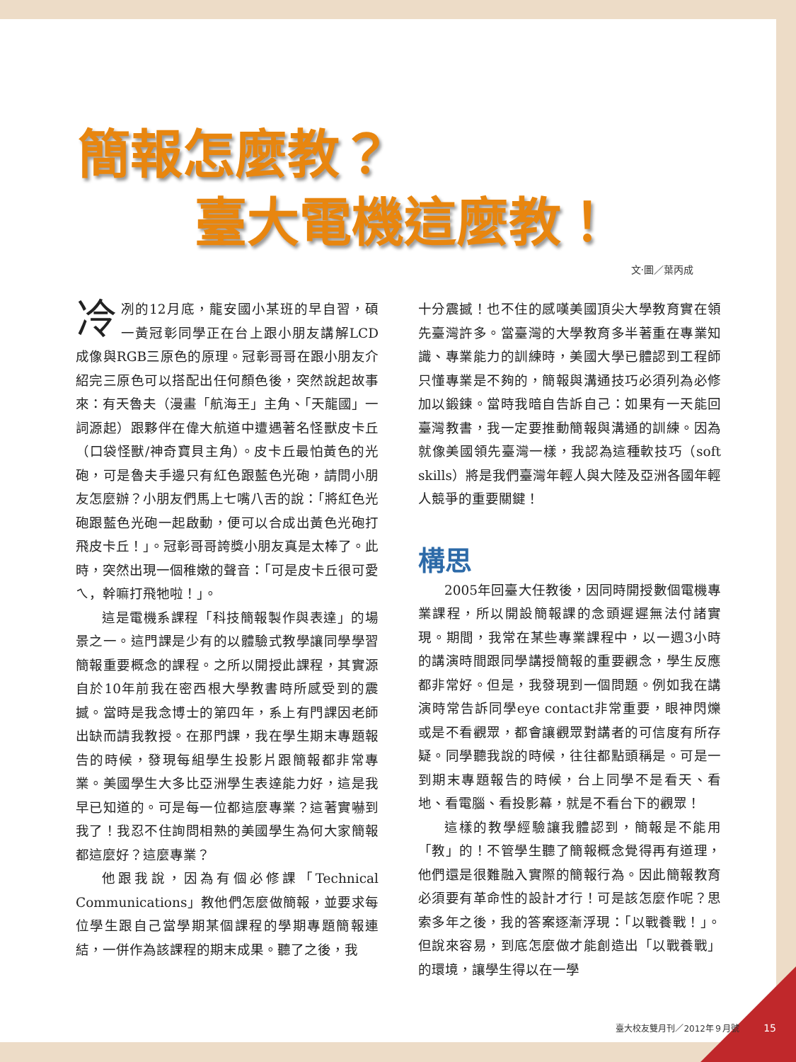簡報怎麼教？
臺大電機這麼教！
文‧圖／葉丙成
冷冽的12月底，龍安國小某班的早自習，碩一黃冠彰同學正在台上跟小朋友講解LCD成像與RGB三原色的原理。冠彰哥哥在跟小朋友介紹完三原色可以搭配出任何顏色後，突然說起故事來：有天魯夫（漫畫「航海王」主角、「天龍國」一詞源起）跟夥伴在偉大航道中遭遇著名怪獸皮卡丘（口袋怪獸/神奇寶貝主角）。皮卡丘最怕黃色的光砲，可是魯夫手邊只有紅色跟藍色光砲，請問小朋友怎麼辦？小朋友們馬上七嘴八舌的說：「將紅色光砲跟藍色光砲一起啟動，便可以合成出黃色光砲打飛皮卡丘！」。冠彰哥哥誇獎小朋友真是太棒了。此時，突然出現一個稚嫩的聲音：「可是皮卡丘很可愛ㄟ，幹嘛打飛牠啦！」。
這是電機系課程「科技簡報製作與表達」的場景之一。這門課是少有的以體驗式教學讓同學學習簡報重要概念的課程。之所以開授此課程，其實源自於10年前我在密西根大學教書時所感受到的震撼。當時是我念博士的第四年，系上有門課因老師出缺而請我教授。在那門課，我在學生期末專題報告的時候，發現每組學生投影片跟簡報都非常專業。美國學生大多比亞洲學生表達能力好，這是我早已知道的。可是每一位都這麼專業？這著實嚇到我了！我忍不住詢問相熟的美國學生為何大家簡報都這麼好？這麼專業？
他跟我說，因為有個必修課「Technical Communications」教他們怎麼做簡報，並要求每位學生跟自己當學期某個課程的學期專題簡報連結，一併作為該課程的期末成果。聽了之後，我
十分震撼！也不住的感嘆美國頂尖大學教育實在領先臺灣許多。當臺灣的大學教育多半著重在專業知識、專業能力的訓練時，美國大學已體認到工程師只懂專業是不夠的，簡報與溝通技巧必須列為必修加以鍛鍊。當時我暗自告訴自己：如果有一天能回臺灣教書，我一定要推動簡報與溝通的訓練。因為就像美國領先臺灣一樣，我認為這種軟技巧（soft skills）將是我們臺灣年輕人與大陸及亞洲各國年輕人競爭的重要關鍵！
構思
2005年回臺大任教後，因同時開授數個電機專業課程，所以開設簡報課的念頭遲遲無法付諸實現。期間，我常在某些專業課程中，以一週3小時的講演時間跟同學講授簡報的重要觀念，學生反應都非常好。但是，我發現到一個問題。例如我在講演時常告訴同學eye contact非常重要，眼神閃爍或是不看觀眾，都會讓觀眾對講者的可信度有所存疑。同學聽我說的時候，往往都點頭稱是。可是一到期末專題報告的時候，台上同學不是看天、看地、看電腦、看投影幕，就是不看台下的觀眾！
這樣的教學經驗讓我體認到，簡報是不能用「教」的！不管學生聽了簡報概念覺得再有道理，他們還是很難融入實際的簡報行為。因此簡報教育必須要有革命性的設計才行！可是該怎麼作呢？思索多年之後，我的答案逐漸浮現：「以戰養戰！」。但說來容易，到底怎麼做才能創造出「以戰養戰」的環境，讓學生得以在一學
臺大校友雙月刊／2012年９月號 15